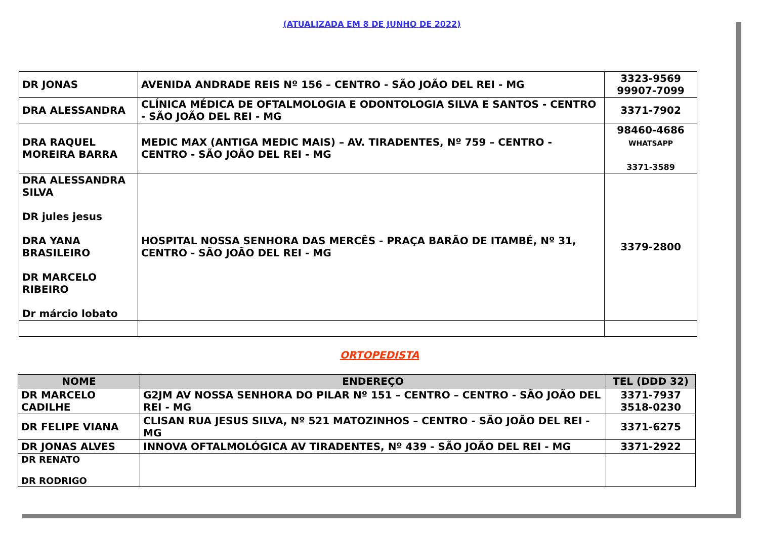(ATUALIZADA EM 8 DE JUNHO DE 2022)
| DR JONAS | AVENIDA ANDRADE REIS Nº 156 – CENTRO - SÃO JOÃO DEL REI - MG | 3323-9569 99907-7099 |
| DRA ALESSANDRA | CLÍNICA MÉDICA DE OFTALMOLOGIA E ODONTOLOGIA SILVA E SANTOS - CENTRO - SÃO JOÃO DEL REI - MG | 3371-7902 |
| DRA RAQUEL MOREIRA BARRA | MEDIC MAX (ANTIGA MEDIC MAIS) – AV. TIRADENTES, Nº 759 – CENTRO - CENTRO - SÃO JOÃO DEL REI - MG | 98460-4686 WHATSAPP 3371-3589 |
| DRA ALESSANDRA SILVA DR jules jesus DRA YANA BRASILEIRO DR MARCELO RIBEIRO Dr márcio lobato | HOSPITAL NOSSA SENHORA DAS MERCÊS - PRAÇA BARÃO DE ITAMBÉ, Nº 31, CENTRO - SÃO JOÃO DEL REI - MG | 3379-2800 |
ORTOPEDISTA
| NOME | ENDEREÇO | TEL (DDD 32) |
| --- | --- | --- |
| DR MARCELO CADILHE | G2JM AV NOSSA SENHORA DO PILAR Nº 151 – CENTRO – CENTRO - SÃO JOÃO DEL REI - MG | 3371-7937 3518-0230 |
| DR FELIPE VIANA | CLISAN RUA JESUS SILVA, Nº 521 MATOZINHOS – CENTRO - SÃO JOÃO DEL REI - MG | 3371-6275 |
| DR JONAS ALVES | INNOVA OFTALMOLÓGICA AV TIRADENTES, Nº 439 - SÃO JOÃO DEL REI - MG | 3371-2922 |
| DR RENATO DR RODRIGO | | |